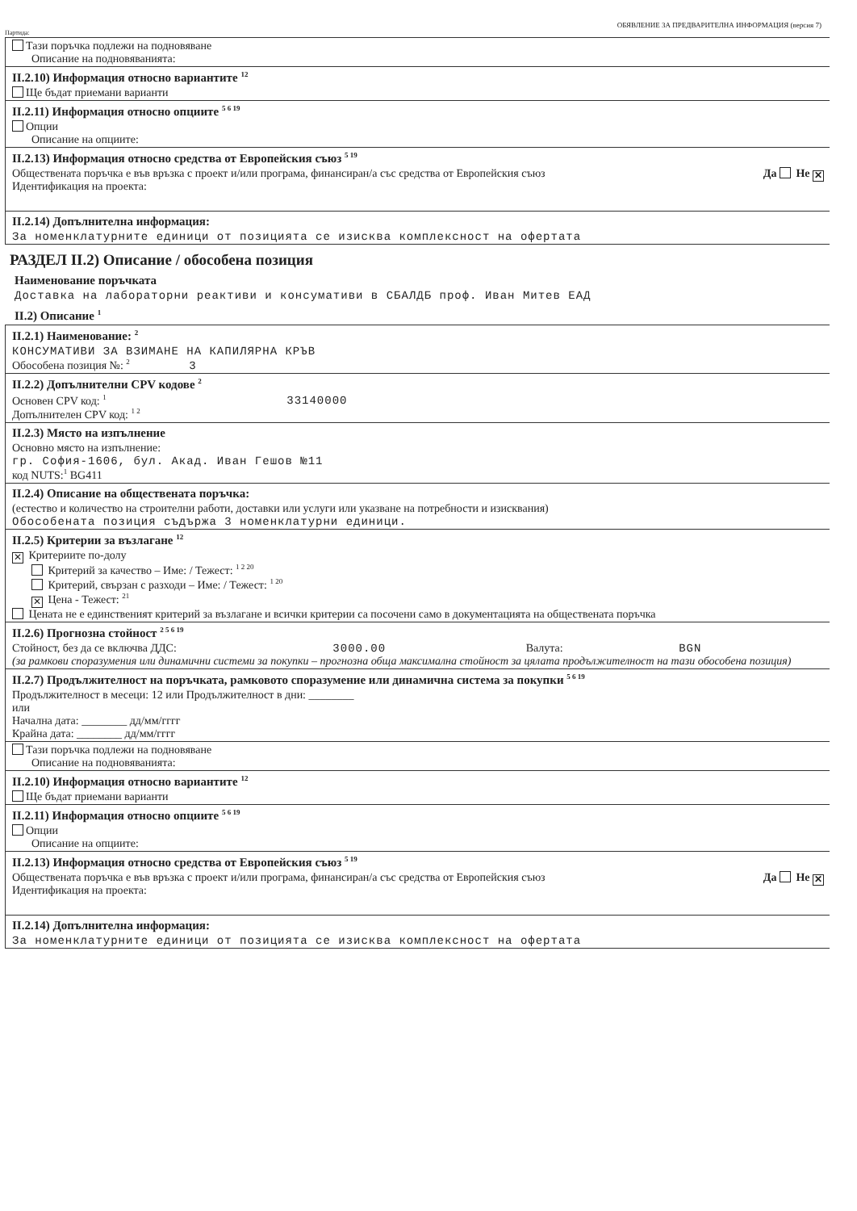ОБЯВЛЕНИЕ ЗА ПРЕДВАРИТЕЛНА ИНФОРМАЦИЯ (версия 7)
Партида:
Тази поръчка подлежи на подновяване
Описание на подновяванията:
II.2.10) Информация относно вариантите <sup>12</sup>
Ще бъдат приемани варианти
II.2.11) Информация относно опциите <sup>5 6 19</sup>
Опции
Описание на опциите:
II.2.13) Информация относно средства от Европейския съюз <sup>5 19</sup>
Да Не ✕ Обществената поръчка е във връзка с проект и/или програма, финансиран/а със средства от Европейския съюз
Идентификация на проекта:
II.2.14) Допълнителна информация:
За номенклатурните единици от позицията се изисква комплексност на офертата
РАЗДЕЛ II.2) Описание / обособена позиция
Наименование поръчката
Доставка на лабораторни реактиви и консумативи в СБАЛДБ проф. Иван Митев ЕАД
II.2) Описание <sup>1</sup>
II.2.1) Наименование: <sup>2</sup>
КОНСУМАТИВИ ЗА ВЗИМАНЕ НА КАПИЛЯРНА КРЪВ
Обособена позиция №: <sup>2</sup> 3
II.2.2) Допълнителни CPV кодове <sup>2</sup>
Основен CPV код: <sup>1</sup> 33140000
Допълнителен CPV код: <sup>1 2</sup>
II.2.3) Място на изпълнение
Основно място на изпълнение:
гр. София-1606, бул. Акад. Иван Гешов №11
код NUTS:<sup>1</sup> BG411
II.2.4) Описание на обществената поръчка:
(естество и количество на строителни работи, доставки или услуги или указване на потребности и изисквания)
Обособената позиция съдържа 3 номенклатурни единици.
II.2.5) Критерии за възлагане <sup>12</sup>
✕ Критериите по-долу
Критерий за качество – Име: / Тежест: <sup>1 2 20</sup>
Критерий, свързан с разходи – Име: / Тежест: <sup>1 20</sup>
✕ Цена - Тежест: <sup>21</sup>
Цената не е единственият критерий за възлагане и всички критерии са посочени само в документацията на обществената поръчка
II.2.6) Прогнозна стойност <sup>2 5 6 19</sup>
Стойност, без да се включва ДДС: 3000.00 Валута: BGN
(за рамкови споразумения или динамични системи за покупки – прогнозна обща максимална стойност за цялата продължителност на тази обособена позиция)
II.2.7) Продължителност на поръчката, рамковото споразумение или динамична система за покупки <sup>5 6 19</sup>
Продължителност в месеци: 12 или Продължителност в дни: ________
или
Начална дата: ________ дд/мм/гггг
Крайна дата: ________ дд/мм/гггг
Тази поръчка подлежи на подновяване
Описание на подновяванията:
II.2.10) Информация относно вариантите <sup>12</sup>
Ще бъдат приемани варианти
II.2.11) Информация относно опциите <sup>5 6 19</sup>
Опции
Описание на опциите:
II.2.13) Информация относно средства от Европейския съюз <sup>5 19</sup>
Да Не ✕ Обществената поръчка е във връзка с проект и/или програма, финансиран/а със средства от Европейския съюз
Идентификация на проекта:
II.2.14) Допълнителна информация:
За номенклатурните единици от позицията се изисква комплексност на офертата